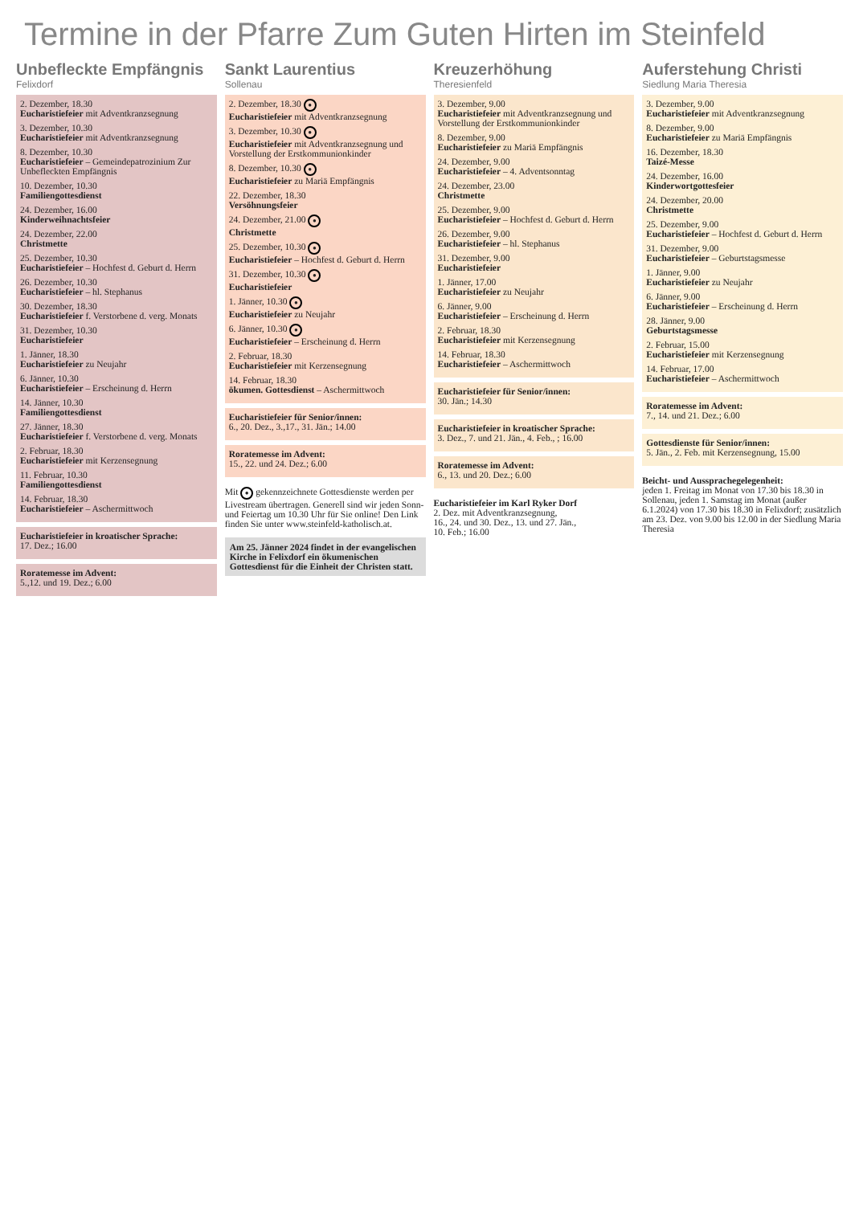Termine in der Pfarre Zum Guten Hirten im Steinfeld
Unbefleckte Empfängnis
Felixdorf
2. Dezember, 18.30
Eucharistiefeier mit Adventkranzsegnung
3. Dezember, 10.30
Eucharistiefeier mit Adventkranzsegnung
8. Dezember, 10.30
Eucharistiefeier – Gemeindepatrozinium Zur Unbefleckten Empfängnis
10. Dezember, 10.30
Familiengottesdienst
24. Dezember, 16.00
Kinderweihnachtsfeier
24. Dezember, 22.00
Christmette
25. Dezember, 10.30
Eucharistiefeier – Hochfest d. Geburt d. Herrn
26. Dezember, 10.30
Eucharistiefeier – hl. Stephanus
30. Dezember, 18.30
Eucharistiefeier f. Verstorbene d. verg. Monats
31. Dezember, 10.30
Eucharistiefeier
1. Jänner, 18.30
Eucharistiefeier zu Neujahr
6. Jänner, 10.30
Eucharistiefeier – Erscheinung d. Herrn
14. Jänner, 10.30
Familiengottesdienst
27. Jänner, 18.30
Eucharistiefeier f. Verstorbene d. verg. Monats
2. Februar, 18.30
Eucharistiefeier mit Kerzensegnung
11. Februar, 10.30
Familiengottesdienst
14. Februar, 18.30
Eucharistiefeier – Aschermittwoch
Eucharistiefeier in kroatischer Sprache:
17. Dez.; 16.00
Roratemesse im Advent:
5.,12. und 19. Dez.; 6.00
Sankt Laurentius
Sollenau
2. Dezember, 18.30 ●
Eucharistiefeier mit Adventkranzsegnung
3. Dezember, 10.30 ●
Eucharistiefeier mit Adventkranzsegnung und Vorstellung der Erstkommunionkinder
8. Dezember, 10.30 ●
Eucharistiefeier zu Mariä Empfängnis
22. Dezember, 18.30
Versöhnungsfeier
24. Dezember, 21.00 ●
Christmette
25. Dezember, 10.30 ●
Eucharistiefeier – Hochfest d. Geburt d. Herrn
31. Dezember, 10.30 ●
Eucharistiefeier
1. Jänner, 10.30 ●
Eucharistiefeier zu Neujahr
6. Jänner, 10.30 ●
Eucharistiefeier – Erscheinung d. Herrn
2. Februar, 18.30
Eucharistiefeier mit Kerzensegnung
14. Februar, 18.30
ökumen. Gottesdienst – Aschermittwoch
Eucharistiefeier für Senior/innen:
6., 20. Dez., 3.,17., 31. Jän.; 14.00
Roratemesse im Advent:
15., 22. und 24. Dez.; 6.00
Mit ● gekennzeichnete Gottesdienste werden per Livestream übertragen. Generell sind wir jeden Sonn- und Feiertag um 10.30 Uhr für Sie online! Den Link finden Sie unter www.steinfeld-katholisch.at.
Am 25. Jänner 2024 findet in der evangelischen Kirche in Felixdorf ein ökumenischen Gottesdienst für die Einheit der Christen statt.
Kreuzerhöhung
Theresienfeld
3. Dezember, 9.00
Eucharistiefeier mit Adventkranzsegnung und Vorstellung der Erstkommunionkinder
8. Dezember, 9.00
Eucharistiefeier zu Mariä Empfängnis
24. Dezember, 9.00
Eucharistiefeier – 4. Adventsonntag
24. Dezember, 23.00
Christmette
25. Dezember, 9.00
Eucharistiefeier – Hochfest d. Geburt d. Herrn
26. Dezember, 9.00
Eucharistiefeier – hl. Stephanus
31. Dezember, 9.00
Eucharistiefeier
1. Jänner, 17.00
Eucharistiefeier zu Neujahr
6. Jänner, 9.00
Eucharistiefeier – Erscheinung d. Herrn
2. Februar, 18.30
Eucharistiefeier mit Kerzensegnung
14. Februar, 18.30
Eucharistiefeier – Aschermittwoch
Eucharistiefeier für Senior/innen:
30. Jän.; 14.30
Eucharistiefeier in kroatischer Sprache:
3. Dez., 7. und 21. Jän., 4. Feb., ; 16.00
Roratemesse im Advent:
6., 13. und 20. Dez.; 6.00
Eucharistiefeier im Karl Ryker Dorf
2. Dez. mit Adventkranzsegnung,
16., 24. und 30. Dez., 13. und 27. Jän.,
10. Feb.; 16.00
Auferstehung Christi
Siedlung Maria Theresia
3. Dezember, 9.00
Eucharistiefeier mit Adventkranzsegnung
8. Dezember, 9.00
Eucharistiefeier zu Mariä Empfängnis
16. Dezember, 18.30
Taizé-Messe
24. Dezember, 16.00
Kinderwortgottesfeier
24. Dezember, 20.00
Christmette
25. Dezember, 9.00
Eucharistiefeier – Hochfest d. Geburt d. Herrn
31. Dezember, 9.00
Eucharistiefeier – Geburtstagsmesse
1. Jänner, 9.00
Eucharistiefeier zu Neujahr
6. Jänner, 9.00
Eucharistiefeier – Erscheinung d. Herrn
28. Jänner, 9.00
Geburtstagsmesse
2. Februar, 15.00
Eucharistiefeier mit Kerzensegnung
14. Februar, 17.00
Eucharistiefeier – Aschermittwoch
Roratemesse im Advent:
7., 14. und 21. Dez.; 6.00
Gottesdienste für Senior/innen:
5. Jän., 2. Feb. mit Kerzensegnung, 15.00
Beicht- und Aussprachegelegenheit:
jeden 1. Freitag im Monat von 17.30 bis 18.30 in Sollenau, jeden 1. Samstag im Monat (außer 6.1.2024) von 17.30 bis 18.30 in Felixdorf; zusätzlich am 23. Dez. von 9.00 bis 12.00 in der Siedlung Maria Theresia